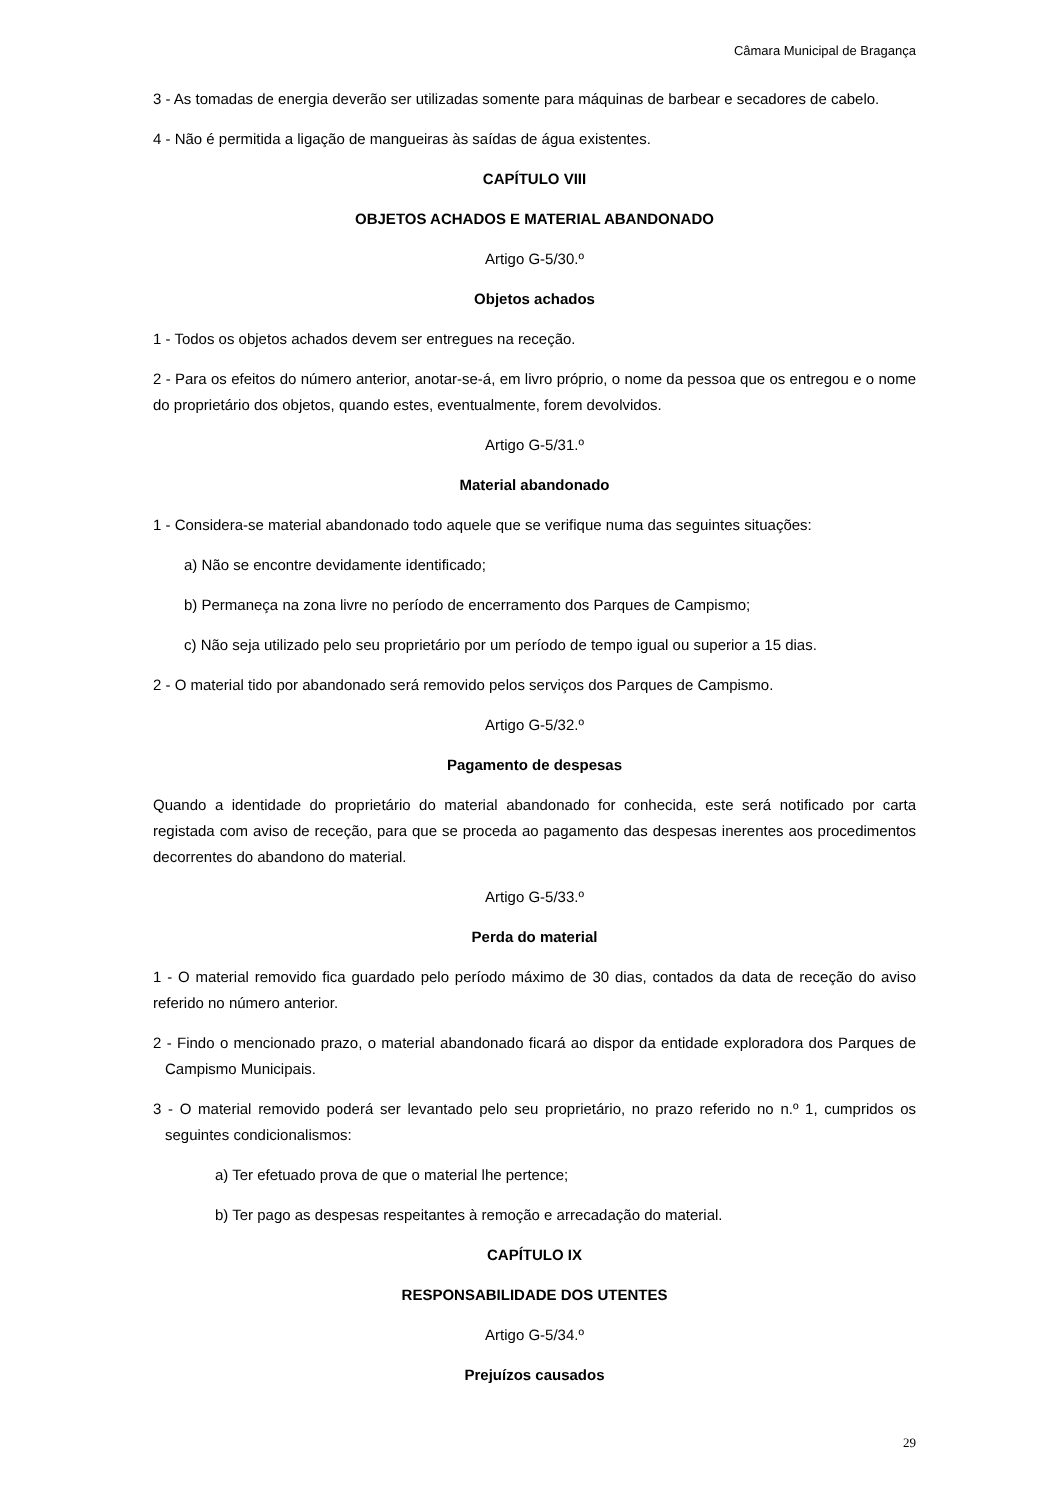Câmara Municipal de Bragança
3 - As tomadas de energia deverão ser utilizadas somente para máquinas de barbear e secadores de cabelo.
4 - Não é permitida a ligação de mangueiras às saídas de água existentes.
CAPÍTULO VIII
OBJETOS ACHADOS E MATERIAL ABANDONADO
Artigo G-5/30.º
Objetos achados
1 - Todos os objetos achados devem ser entregues na receção.
2 - Para os efeitos do número anterior, anotar-se-á, em livro próprio, o nome da pessoa que os entregou e o nome do proprietário dos objetos, quando estes, eventualmente, forem devolvidos.
Artigo G-5/31.º
Material abandonado
1 - Considera-se material abandonado todo aquele que se verifique numa das seguintes situações:
a) Não se encontre devidamente identificado;
b) Permaneça na zona livre no período de encerramento dos Parques de Campismo;
c) Não seja utilizado pelo seu proprietário por um período de tempo igual ou superior a 15 dias.
2 - O material tido por abandonado será removido pelos serviços dos Parques de Campismo.
Artigo G-5/32.º
Pagamento de despesas
Quando a identidade do proprietário do material abandonado for conhecida, este será notificado por carta registada com aviso de receção, para que se proceda ao pagamento das despesas inerentes aos procedimentos decorrentes do abandono do material.
Artigo G-5/33.º
Perda do material
1 - O material removido fica guardado pelo período máximo de 30 dias, contados da data de receção do aviso referido no número anterior.
2 - Findo o mencionado prazo, o material abandonado ficará ao dispor da entidade exploradora dos Parques de Campismo Municipais.
3 - O material removido poderá ser levantado pelo seu proprietário, no prazo referido no n.º 1, cumpridos os seguintes condicionalismos:
a) Ter efetuado prova de que o material lhe pertence;
b) Ter pago as despesas respeitantes à remoção e arrecadação do material.
CAPÍTULO IX
RESPONSABILIDADE DOS UTENTES
Artigo G-5/34.º
Prejuízos causados
29